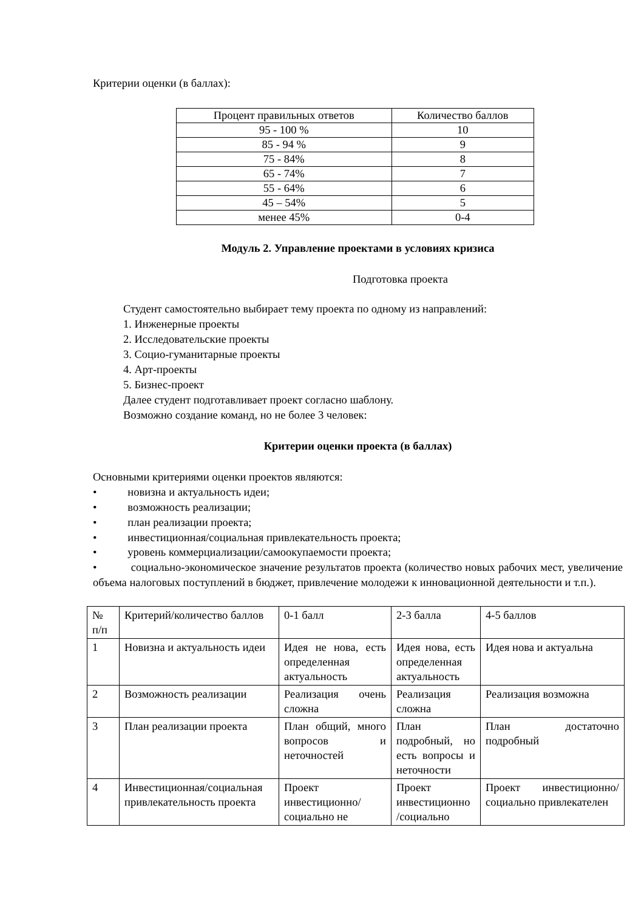Критерии оценки (в баллах):
| Процент правильных ответов | Количество баллов |
| 95 - 100 % | 10 |
| 85 - 94 % | 9 |
| 75 - 84% | 8 |
| 65 - 74% | 7 |
| 55 - 64% | 6 |
| 45 – 54% | 5 |
| менее 45% | 0-4 |
Модуль 2. Управление проектами в условиях кризиса
Подготовка проекта
Студент самостоятельно выбирает тему проекта по одному из направлений:
1. Инженерные проекты
2. Исследовательские проекты
3. Социо-гуманитарные проекты
4. Арт-проекты
5. Бизнес-проект
Далее студент подготавливает проект согласно шаблону.
Возможно создание команд, но не более 3 человек:
Критерии оценки проекта (в баллах)
Основными критериями оценки проектов являются:
• новизна и актуальность идеи;
• возможность реализации;
• план реализации проекта;
• инвестиционная/социальная привлекательность проекта;
• уровень коммерциализации/самоокупаемости проекта;
• социально-экономическое значение результатов проекта (количество новых рабочих мест, увеличение объема налоговых поступлений в бюджет, привлечение молодежи к инновационной деятельности и т.п.).
| № п/п | Критерий/количество баллов | 0-1 балл | 2-3 балла | 4-5 баллов |
| 1 | Новизна и актуальность идеи | Идея не нова, есть определенная актуальность | Идея нова, есть определенная актуальность | Идея нова и актуальна |
| 2 | Возможность реализации | Реализация очень сложна | Реализация сложна | Реализация возможна |
| 3 | План реализации проекта | План общий, много вопросов и неточностей | План подробный, но есть вопросы и неточности | План достаточно подробный |
| 4 | Инвестиционная/социальная привлекательность проекта | Проект инвестиционно/социально не | Проект инвестиционно /социально | Проект инвестиционно/социально привлекателен |